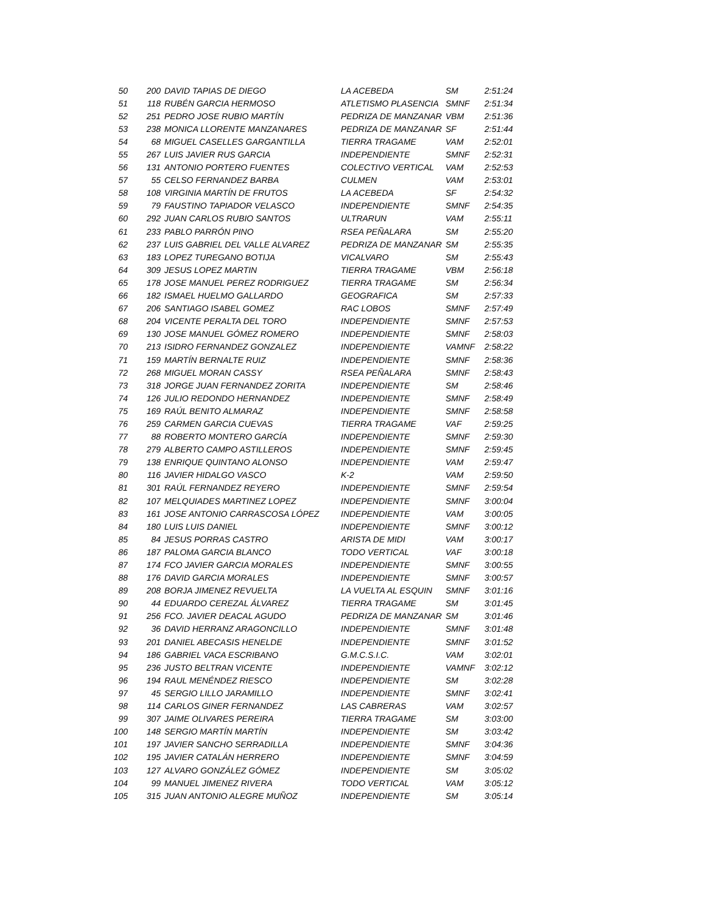| 50 | 200 | DAVID TAPIAS DE DIEGO | LA ACEBEDA | SM | 2:51:24 |
| 51 | 118 | RUBÉN GARCIA HERMOSO | ATLETISMO PLASENCIA | SMNF | 2:51:34 |
| 52 | 251 | PEDRO JOSE RUBIO MARTÍN | PEDRIZA DE MANZANAR | VBM | 2:51:36 |
| 53 | 238 | MONICA LLORENTE MANZANARES | PEDRIZA DE MANZANAR | SF | 2:51:44 |
| 54 | 68 | MIGUEL CASELLES GARGANTILLA | TIERRA TRAGAME | VAM | 2:52:01 |
| 55 | 267 | LUIS JAVIER RUS GARCIA | INDEPENDIENTE | SMNF | 2:52:31 |
| 56 | 131 | ANTONIO PORTERO FUENTES | COLECTIVO VERTICAL | VAM | 2:52:53 |
| 57 | 55 | CELSO FERNANDEZ BARBA | CULMEN | VAM | 2:53:01 |
| 58 | 108 | VIRGINIA MARTÍN DE FRUTOS | LA ACEBEDA | SF | 2:54:32 |
| 59 | 79 | FAUSTINO TAPIADOR VELASCO | INDEPENDIENTE | SMNF | 2:54:35 |
| 60 | 292 | JUAN CARLOS RUBIO SANTOS | ULTRARUN | VAM | 2:55:11 |
| 61 | 233 | PABLO PARRÓN PINO | RSEA PEÑALARA | SM | 2:55:20 |
| 62 | 237 | LUIS GABRIEL DEL VALLE ALVAREZ | PEDRIZA DE MANZANAR | SM | 2:55:35 |
| 63 | 183 | LOPEZ TUREGANO BOTIJA | VICALVARO | SM | 2:55:43 |
| 64 | 309 | JESUS LOPEZ MARTIN | TIERRA TRAGAME | VBM | 2:56:18 |
| 65 | 178 | JOSE MANUEL PEREZ RODRIGUEZ | TIERRA TRAGAME | SM | 2:56:34 |
| 66 | 182 | ISMAEL HUELMO GALLARDO | GEOGRAFICA | SM | 2:57:33 |
| 67 | 206 | SANTIAGO ISABEL GOMEZ | RAC LOBOS | SMNF | 2:57:49 |
| 68 | 204 | VICENTE PERALTA DEL TORO | INDEPENDIENTE | SMNF | 2:57:53 |
| 69 | 130 | JOSE MANUEL GÓMEZ ROMERO | INDEPENDIENTE | SMNF | 2:58:03 |
| 70 | 213 | ISIDRO FERNANDEZ GONZALEZ | INDEPENDIENTE | VAMNF | 2:58:22 |
| 71 | 159 | MARTÍN BERNALTE RUIZ | INDEPENDIENTE | SMNF | 2:58:36 |
| 72 | 268 | MIGUEL MORAN CASSY | RSEA PEÑALARA | SMNF | 2:58:43 |
| 73 | 318 | JORGE JUAN FERNANDEZ ZORITA | INDEPENDIENTE | SM | 2:58:46 |
| 74 | 126 | JULIO REDONDO HERNANDEZ | INDEPENDIENTE | SMNF | 2:58:49 |
| 75 | 169 | RAÚL BENITO ALMARAZ | INDEPENDIENTE | SMNF | 2:58:58 |
| 76 | 259 | CARMEN GARCIA CUEVAS | TIERRA TRAGAME | VAF | 2:59:25 |
| 77 | 88 | ROBERTO MONTERO GARCÍA | INDEPENDIENTE | SMNF | 2:59:30 |
| 78 | 279 | ALBERTO CAMPO ASTILLEROS | INDEPENDIENTE | SMNF | 2:59:45 |
| 79 | 138 | ENRIQUE QUINTANO ALONSO | INDEPENDIENTE | VAM | 2:59:47 |
| 80 | 116 | JAVIER HIDALGO VASCO | K-2 | VAM | 2:59:50 |
| 81 | 301 | RAÚL FERNANDEZ REYERO | INDEPENDIENTE | SMNF | 2:59:54 |
| 82 | 107 | MELQUIADES MARTINEZ LOPEZ | INDEPENDIENTE | SMNF | 3:00:04 |
| 83 | 161 | JOSE ANTONIO CARRASCOSA LÓPEZ | INDEPENDIENTE | VAM | 3:00:05 |
| 84 | 180 | LUIS LUIS DANIEL | INDEPENDIENTE | SMNF | 3:00:12 |
| 85 | 84 | JESUS PORRAS CASTRO | ARISTA DE MIDI | VAM | 3:00:17 |
| 86 | 187 | PALOMA GARCIA BLANCO | TODO VERTICAL | VAF | 3:00:18 |
| 87 | 174 | FCO JAVIER GARCIA MORALES | INDEPENDIENTE | SMNF | 3:00:55 |
| 88 | 176 | DAVID GARCIA MORALES | INDEPENDIENTE | SMNF | 3:00:57 |
| 89 | 208 | BORJA JIMENEZ REVUELTA | LA VUELTA AL ESQUIN | SMNF | 3:01:16 |
| 90 | 44 | EDUARDO CEREZAL ÁLVAREZ | TIERRA TRAGAME | SM | 3:01:45 |
| 91 | 256 | FCO. JAVIER DEACAL AGUDO | PEDRIZA DE MANZANAR | SM | 3:01:46 |
| 92 | 36 | DAVID HERRANZ ARAGONCILLO | INDEPENDIENTE | SMNF | 3:01:48 |
| 93 | 201 | DANIEL ABECASIS HENELDE | INDEPENDIENTE | SMNF | 3:01:52 |
| 94 | 186 | GABRIEL VACA ESCRIBANO | G.M.C.S.I.C. | VAM | 3:02:01 |
| 95 | 236 | JUSTO BELTRAN VICENTE | INDEPENDIENTE | VAMNF | 3:02:12 |
| 96 | 194 | RAUL MENÉNDEZ RIESCO | INDEPENDIENTE | SM | 3:02:28 |
| 97 | 45 | SERGIO LILLO JARAMILLO | INDEPENDIENTE | SMNF | 3:02:41 |
| 98 | 114 | CARLOS GINER FERNANDEZ | LAS CABRERAS | VAM | 3:02:57 |
| 99 | 307 | JAIME OLIVARES PEREIRA | TIERRA TRAGAME | SM | 3:03:00 |
| 100 | 148 | SERGIO MARTÍN MARTÍN | INDEPENDIENTE | SM | 3:03:42 |
| 101 | 197 | JAVIER SANCHO SERRADILLA | INDEPENDIENTE | SMNF | 3:04:36 |
| 102 | 195 | JAVIER CATALÁN HERRERO | INDEPENDIENTE | SMNF | 3:04:59 |
| 103 | 127 | ALVARO GONZÁLEZ GÓMEZ | INDEPENDIENTE | SM | 3:05:02 |
| 104 | 99 | MANUEL JIMENEZ RIVERA | TODO VERTICAL | VAM | 3:05:12 |
| 105 | 315 | JUAN ANTONIO ALEGRE MUÑOZ | INDEPENDIENTE | SM | 3:05:14 |